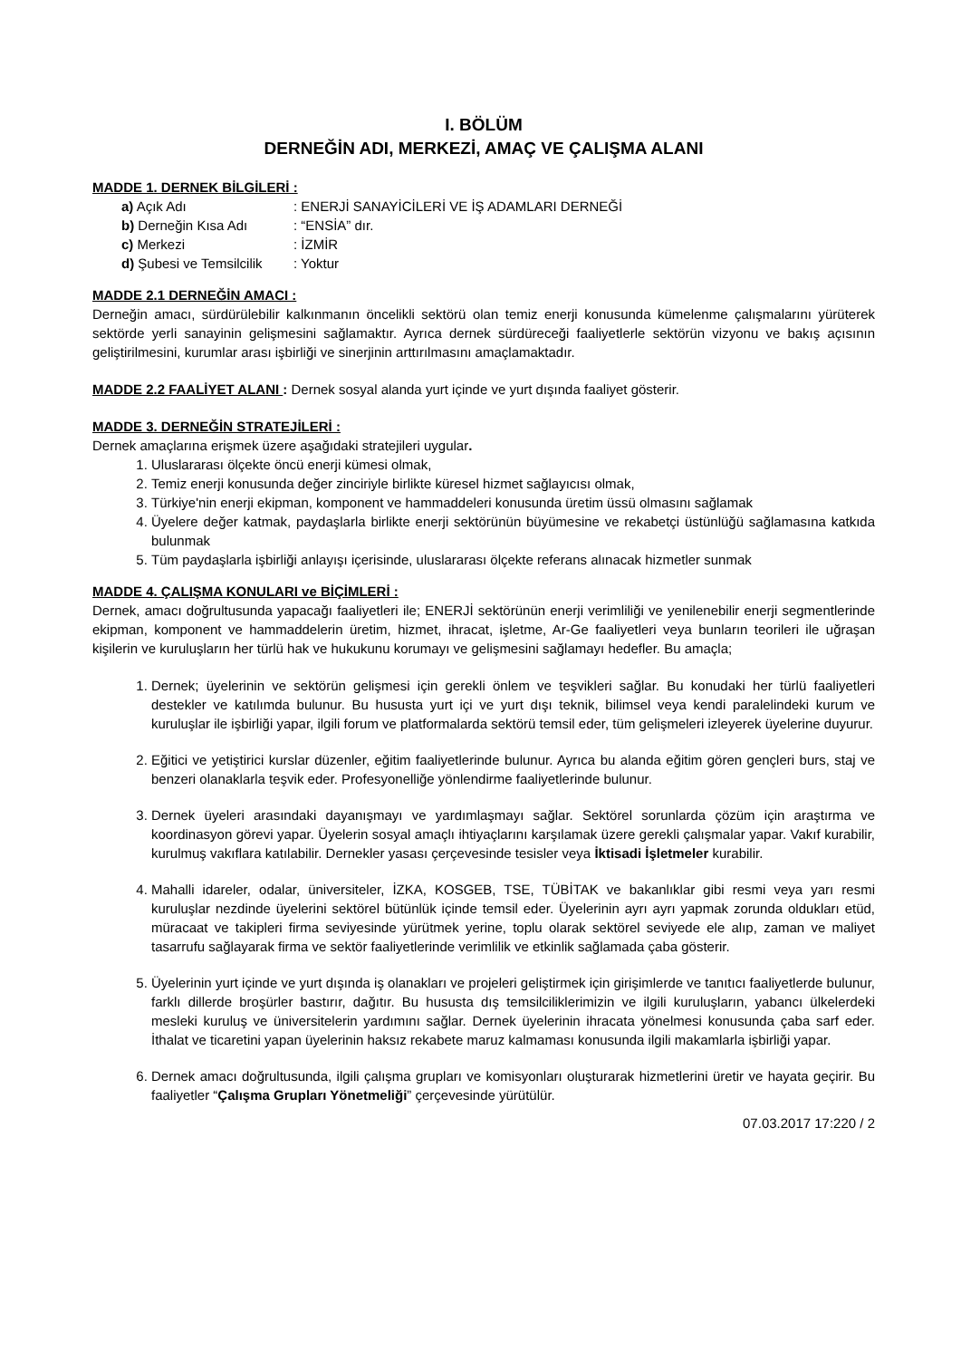I. BÖLÜM
DERNEĞİN ADI, MERKEZİ, AMAÇ VE ÇALIŞMA ALANI
MADDE 1. DERNEK BİLGİLERİ :
a) Açık Adı: ENERJİ SANAYİCİLERİ VE İŞ ADAMLARI DERNEĞİ
b) Derneğin Kısa Adı: “ENSİA” dır.
c) Merkezi: İZMİR
d) Şubesi ve Temsilcilik: Yoktur
MADDE 2.1 DERNEĞİN AMACI :
Derneğin amacı, sürdürülebilir kalkınmanın öncelikli sektörü olan temiz enerji konusunda kümelenme çalışmalarını yürüterek sektörde yerli sanayinin gelişmesini sağlamaktır. Ayrıca dernek sürdüreceği faaliyetlerle sektörün vizyonu ve bakış açısının geliştirilmesini, kurumlar arası işbirliği ve sinerjinin arttırılmasını amaçlamaktadır.
MADDE 2.2 FAALİYET ALANI : Dernek sosyal alanda yurt içinde ve yurt dışında faaliyet gösterir.
MADDE 3. DERNEĞİN STRATEJİLERİ :
Dernek amaçlarına erişmek üzere aşağıdaki stratejileri uygular.
1. Uluslararası ölçekte öncü enerji kümesi olmak,
2. Temiz enerji konusunda değer zinciriyle birlikte küresel hizmet sağlayıcısı olmak,
3. Türkiye'nin enerji ekipman, komponent ve hammaddeleri konusunda üretim üssü olmasını sağlamak
4. Üyelere değer katmak, paydaşlarla birlikte enerji sektörünün büyümesine ve rekabetçi üstünlüğü sağlamasına katkıda bulunmak
5. Tüm paydaşlarla işbirliği anlayışı içerisinde, uluslararası ölçekte referans alınacak hizmetler sunmak
MADDE 4. ÇALIŞMA KONULARI ve BİÇİMLERİ :
Dernek, amacı doğrultusunda yapacağı faaliyetleri ile; ENERJİ sektörünün enerji verimliliği ve yenilenebilir enerji segmentlerinde ekipman, komponent ve hammaddelerin üretim, hizmet, ihracat, işletme, Ar-Ge faaliyetleri veya bunların teorileri ile uğraşan kişilerin ve kuruluşların her türlü hak ve hukukunu korumayı ve gelişmesini sağlamayı hedefler. Bu amaçla;
1. Dernek; üyelerinin ve sektörün gelişmesi için gerekli önlem ve teşvikleri sağlar. Bu konudaki her türlü faaliyetleri destekler ve katılımda bulunur. Bu hususta yurt içi ve yurt dışı teknik, bilimsel veya kendi paralelindeki kurum ve kuruluşlar ile işbirliği yapar, ilgili forum ve platformalarda sektörü temsil eder, tüm gelişmeleri izleyerek üyelerine duyurur.
2. Eğitici ve yetiştirici kurslar düzenler, eğitim faaliyetlerinde bulunur. Ayrıca bu alanda eğitim gören gençleri burs, staj ve benzeri olanaklarla teşvik eder. Profesyonelliğe yönlendirme faaliyetlerinde bulunur.
3. Dernek üyeleri arasındaki dayanışmayı ve yardımlaşmayı sağlar. Sektörel sorunlarda çözüm için araştırma ve koordinasyon görevi yapar. Üyelerin sosyal amaçlı ihtiyaçlarını karşılamak üzere gerekli çalışmalar yapar. Vakıf kurabilir, kurulmuş vakıflara katılabilir. Dernekler yasası çerçevesinde tesisler veya İktisadi İşletmeler kurabilir.
4. Mahalli idareler, odalar, üniversiteler, İZKA, KOSGEB, TSE, TÜBİTAK ve bakanlıklar gibi resmi veya yarı resmi kuruluşlar nezdinde üyelerini sektörel bütünlük içinde temsil eder. Üyelerinin ayrı ayrı yapmak zorunda oldukları etüd, müracaat ve takipleri firma seviyesinde yürütmek yerine, toplu olarak sektörel seviyede ele alıp, zaman ve maliyet tasarrufu sağlayarak firma ve sektör faaliyetlerinde verimlilik ve etkinlik sağlamada çaba gösterir.
5. Üyelerinin yurt içinde ve yurt dışında iş olanakları ve projeleri geliştirmek için girişimlerde ve tanıtıcı faaliyetlerde bulunur, farklı dillerde broşürler bastırır, dağıtır. Bu hususta dış temsilciliklerimizin ve ilgili kuruluşların, yabancı ülkelerdeki mesleki kuruluş ve üniversitelerin yardımını sağlar. Dernek üyelerinin ihracata yönelmesi konusunda çaba sarf eder. İthalat ve ticaretini yapan üyelerinin haksız rekabete maruz kalmaması konusunda ilgili makamlarla işbirliği yapar.
6. Dernek amacı doğrultusunda, ilgili çalışma grupları ve komisyonları oluşturarak hizmetlerini üretir ve hayata geçirir. Bu faaliyetler “Çalışma Grupları Yönetmeliği” çerçevesinde yürütülür.
07.03.2017 17:220 / 2